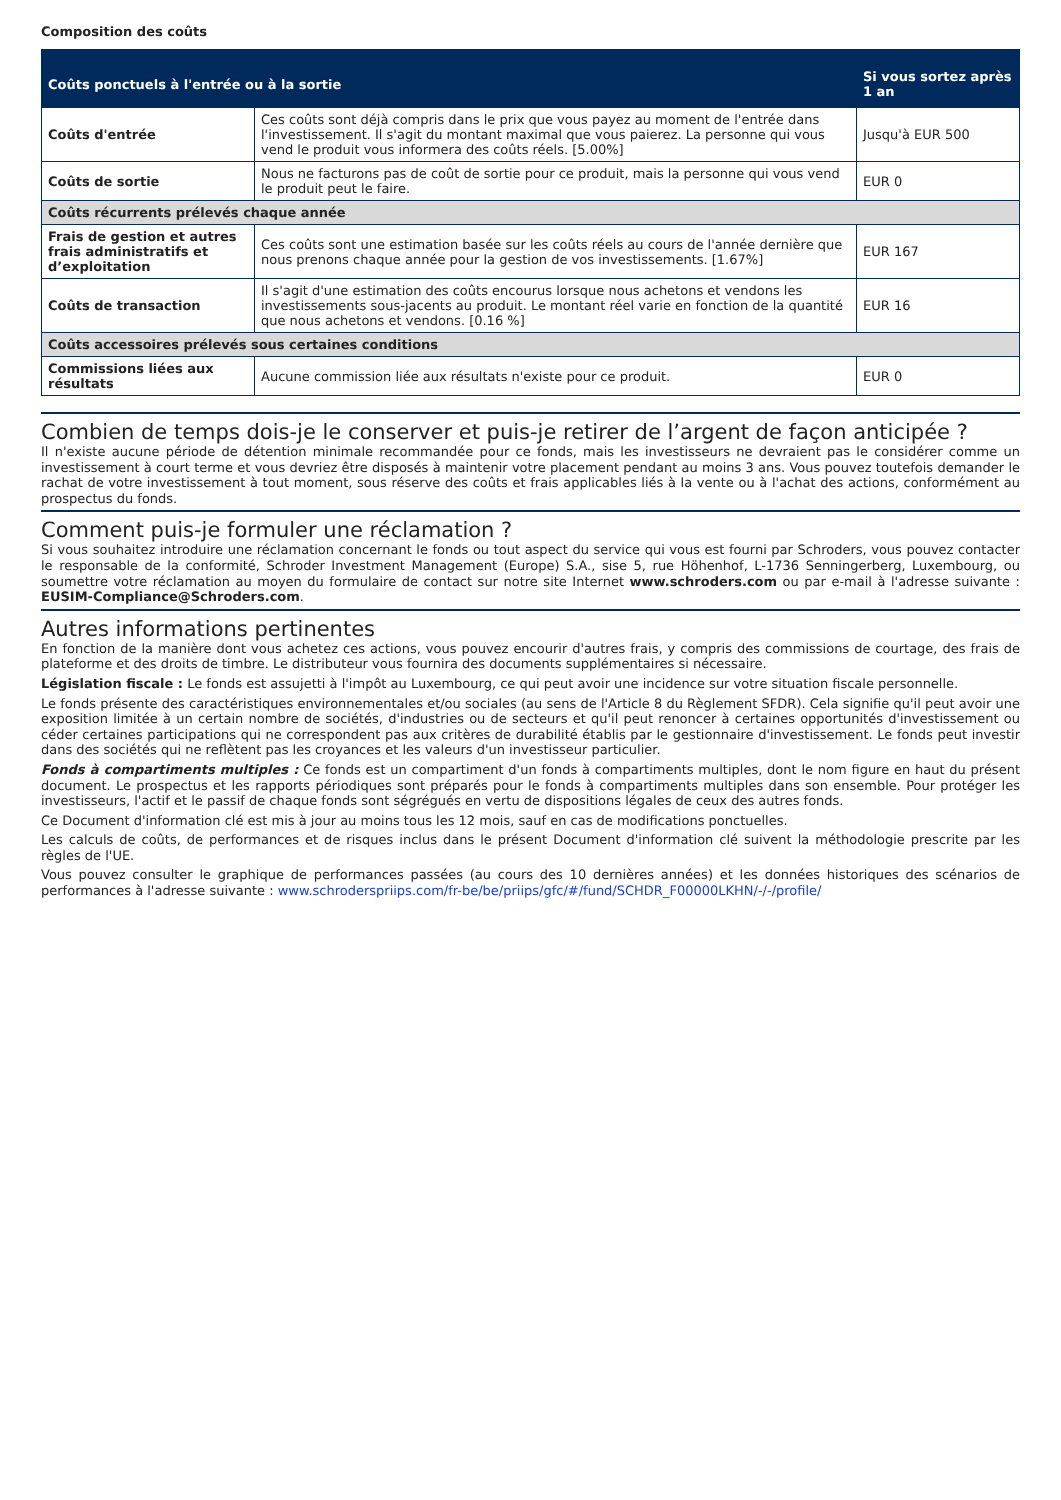Composition des coûts
| Coûts ponctuels à l'entrée ou à la sortie | | Si vous sortez après 1 an |
| --- | --- | --- |
| Coûts d'entrée | Ces coûts sont déjà compris dans le prix que vous payez au moment de l'entrée dans l'investissement. Il s'agit du montant maximal que vous paierez. La personne qui vous vend le produit vous informera des coûts réels. [5.00%] | Jusqu'à EUR 500 |
| Coûts de sortie | Nous ne facturons pas de coût de sortie pour ce produit, mais la personne qui vous vend le produit peut le faire. | EUR 0 |
| Coûts récurrents prélevés chaque année | | |
| Frais de gestion et autres frais administratifs et d’exploitation | Ces coûts sont une estimation basée sur les coûts réels au cours de l'année dernière que nous prenons chaque année pour la gestion de vos investissements. [1.67%] | EUR 167 |
| Coûts de transaction | Il s'agit d'une estimation des coûts encourus lorsque nous achetons et vendons les investissements sous-jacents au produit. Le montant réel varie en fonction de la quantité que nous achetons et vendons. [0.16 %] | EUR 16 |
| Coûts accessoires prélevés sous certaines conditions | | |
| Commissions liées aux résultats | Aucune commission liée aux résultats n'existe pour ce produit. | EUR 0 |
Combien de temps dois-je le conserver et puis-je retirer de l’argent de façon anticipée ?
Il n'existe aucune période de détention minimale recommandée pour ce fonds, mais les investisseurs ne devraient pas le considérer comme un investissement à court terme et vous devriez être disposés à maintenir votre placement pendant au moins 3 ans. Vous pouvez toutefois demander le rachat de votre investissement à tout moment, sous réserve des coûts et frais applicables liés à la vente ou à l'achat des actions, conformément au prospectus du fonds.
Comment puis-je formuler une réclamation ?
Si vous souhaitez introduire une réclamation concernant le fonds ou tout aspect du service qui vous est fourni par Schroders, vous pouvez contacter le responsable de la conformité, Schroder Investment Management (Europe) S.A., sise 5, rue Höhenhof, L-1736 Senningerberg, Luxembourg, ou soumettre votre réclamation au moyen du formulaire de contact sur notre site Internet www.schroders.com ou par e-mail à l'adresse suivante : EUSIM-Compliance@Schroders.com.
Autres informations pertinentes
En fonction de la manière dont vous achetez ces actions, vous pouvez encourir d'autres frais, y compris des commissions de courtage, des frais de plateforme et des droits de timbre. Le distributeur vous fournira des documents supplémentaires si nécessaire.
Législation fiscale : Le fonds est assujetti à l'impôt au Luxembourg, ce qui peut avoir une incidence sur votre situation fiscale personnelle.
Le fonds présente des caractéristiques environnementales et/ou sociales (au sens de l'Article 8 du Règlement SFDR). Cela signifie qu'il peut avoir une exposition limitée à un certain nombre de sociétés, d'industries ou de secteurs et qu'il peut renoncer à certaines opportunités d'investissement ou céder certaines participations qui ne correspondent pas aux critères de durabilité établis par le gestionnaire d'investissement. Le fonds peut investir dans des sociétés qui ne reflètent pas les croyances et les valeurs d'un investisseur particulier.
Fonds à compartiments multiples : Ce fonds est un compartiment d'un fonds à compartiments multiples, dont le nom figure en haut du présent document. Le prospectus et les rapports périodiques sont préparés pour le fonds à compartiments multiples dans son ensemble. Pour protéger les investisseurs, l'actif et le passif de chaque fonds sont ségrégués en vertu de dispositions légales de ceux des autres fonds.
Ce Document d'information clé est mis à jour au moins tous les 12 mois, sauf en cas de modifications ponctuelles.
Les calculs de coûts, de performances et de risques inclus dans le présent Document d'information clé suivent la méthodologie prescrite par les règles de l'UE.
Vous pouvez consulter le graphique de performances passées (au cours des 10 dernières années) et les données historiques des scénarios de performances à l'adresse suivante : www.schroderspriips.com/fr-be/be/priips/gfc/#/fund/SCHDR_F00000LKHN/-/-/profile/